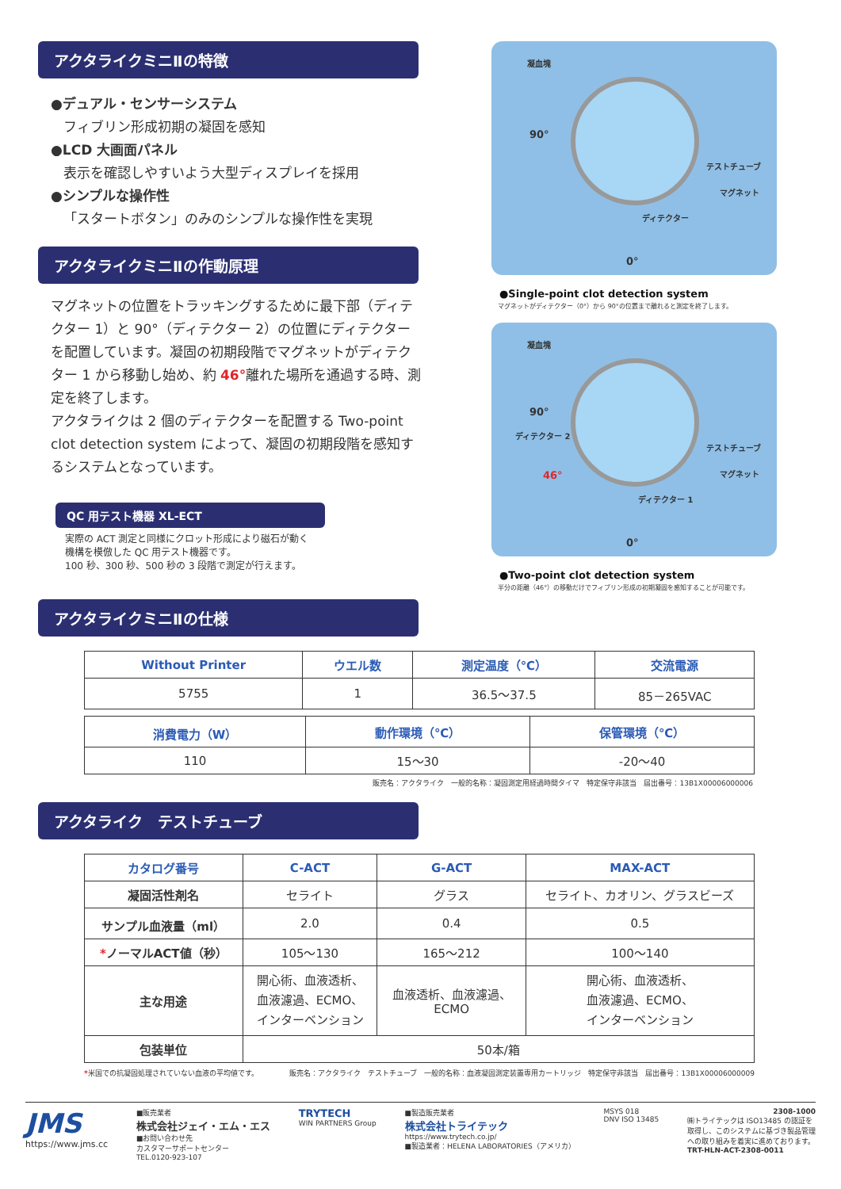アクタライクミニⅡの特徴
●デュアル・センサーシステム
フィブリン形成初期の凝固を感知
●LCD 大画面パネル
表示を確認しやすいよう大型ディスプレイを採用
●シンプルな操作性
「スタートボタン」のみのシンプルな操作性を実現
アクタライクミニⅡの作動原理
マグネットの位置をトラッキングするために最下部（ディテクター 1）と 90°（ディテクター 2）の位置にディテクターを配置しています。凝固の初期段階でマグネットがディテクター 1 から移動し始め、約 46°離れた場所を通過する時、測定を終了します。
アクタライクは 2 個のディテクターを配置する Two-point clot detection system によって、凝固の初期段階を感知するシステムとなっています。
QC 用テスト機器 XL-ECT
実際の ACT 測定と同様にクロット形成により磁石が動く機構を模倣した QC 用テスト機器です。
100 秒、300 秒、500 秒の 3 段階で測定が行えます。
凝血塊
90°
テストチューブ
マグネット
ディテクター
0°
●Single-point clot detection system
マグネットがディテクター（0°）から 90°の位置まで離れると測定を終了します。
凝血塊
90°
ディテクター 2
46°
テストチューブ
マグネット
ディテクター 1
0°
●Two-point clot detection system
半分の距離（46°）の移動だけでフィブリン形成の初期凝固を感知することが可能です。
アクタライクミニⅡの仕様
| Without Printer | ウエル数 | 測定温度（℃） | 交流電源 |
| --- | --- | --- | --- |
| 5755 | 1 | 36.5～37.5 | 85－265VAC |
| 消費電力（W） | 動作環境（℃） | 保管環境（℃） |
| --- | --- | --- |
| 110 | 15～30 | -20～40 |
販売名：アクタライク　一般的名称：凝固測定用経過時間タイマ　特定保守非該当　届出番号：13B1X00006000006
アクタライク　テストチューブ
| カタログ番号 | C-ACT | G-ACT | MAX-ACT |
| --- | --- | --- | --- |
| 凝固活性剤名 | セライト | グラス | セライト、カオリン、グラスビーズ |
| サンプル血液量（ml） | 2.0 | 0.4 | 0.5 |
| * ノーマルACT値（秒） | 105～130 | 165～212 | 100～140 |
| 主な用途 | 開心術、血液透析、 血液濾過、ECMO、 インターベンション | 血液透析、血液濾過、 ECMO | 開心術、血液透析、 血液濾過、ECMO、 インターベンション |
| 包装単位 | 50本/箱 | | |
*米国での抗凝固処理されていない血液の平均値です。 販売名：アクタライク　テストチューブ　一般的名称：血液凝固測定装置専用カートリッジ　特定保守非該当　届出番号：13B1X00006000009
JMS
https://www.jms.cc
■販売業者
株式会社ジェイ・エム・エス
■お問い合わせ先
カスタマーサポートセンター
TEL.0120-923-107
TRYTECH
WIN PARTNERS Group
■製造販売業者
株式会社トライテック
https://www.trytech.co.jp/
■製造業者：HELENA LABORATORIES（アメリカ）
MSYS 018
DNV ISO 13485
2308-1000
㈱トライテックは ISO13485 の認証を
取得し、このシステムに基づき製品管理
への取り組みを着実に進めております。
TRT-HLN-ACT-2308-0011